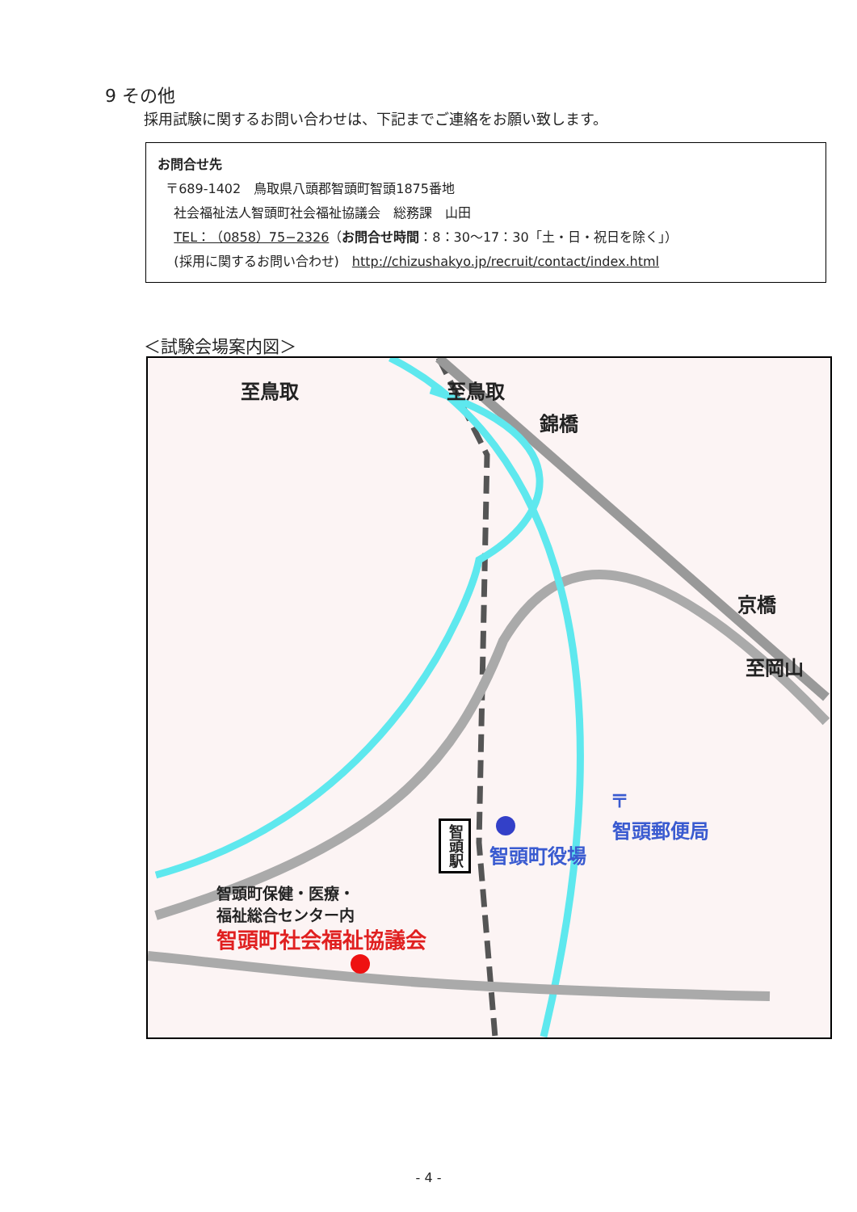9 その他
採用試験に関するお問い合わせは、下記までご連絡をお願い致します。
お問合せ先
〒689-1402　鳥取県八頭郡智頭町智頭1875番地
社会福祉法人智頭町社会福祉協議会　総務課　山田
TEL：（0858）75−2326（お問合せ時間：8：30～17：30「土・日・祝日を除く」）
(採用に関するお問い合わせ)　http://chizushakyo.jp/recruit/contact/index.html
＜試験会場案内図＞
至鳥取 至鳥取
錦橋
京橋
至岡山
〒
智頭郵便局
智頭町役場
智頭駅
智頭町保健・医療・
福祉総合センター内
智頭町社会福祉協議会
- 4 -